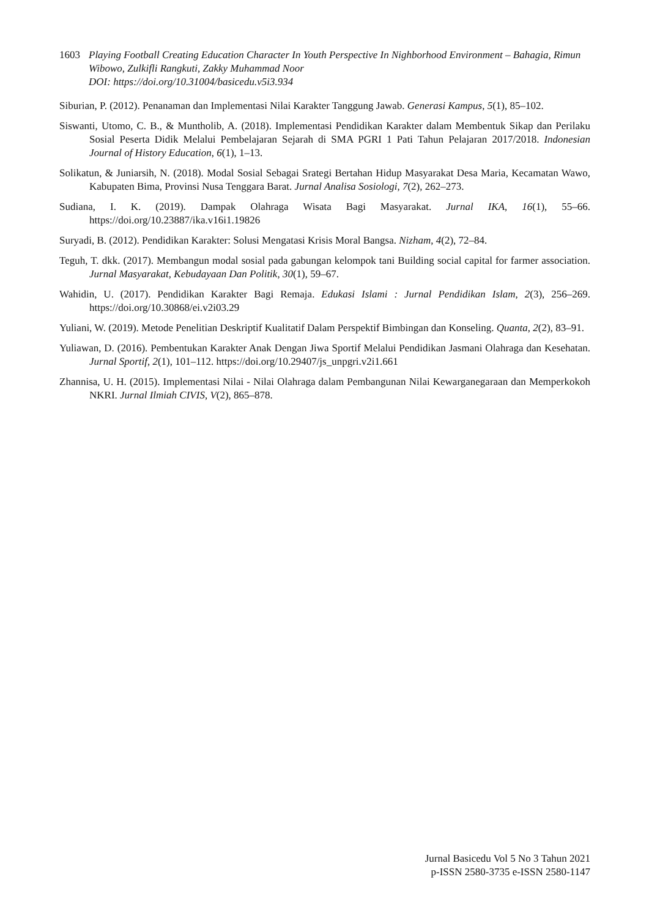1603 Playing Football Creating Education Character In Youth Perspective In Nighborhood Environment – Bahagia, Rimun Wibowo, Zulkifli Rangkuti, Zakky Muhammad Noor
DOI: https://doi.org/10.31004/basicedu.v5i3.934
Siburian, P. (2012). Penanaman dan Implementasi Nilai Karakter Tanggung Jawab. Generasi Kampus, 5(1), 85–102.
Siswanti, Utomo, C. B., & Muntholib, A. (2018). Implementasi Pendidikan Karakter dalam Membentuk Sikap dan Perilaku Sosial Peserta Didik Melalui Pembelajaran Sejarah di SMA PGRI 1 Pati Tahun Pelajaran 2017/2018. Indonesian Journal of History Education, 6(1), 1–13.
Solikatun, & Juniarsih, N. (2018). Modal Sosial Sebagai Srategi Bertahan Hidup Masyarakat Desa Maria, Kecamatan Wawo, Kabupaten Bima, Provinsi Nusa Tenggara Barat. Jurnal Analisa Sosiologi, 7(2), 262–273.
Sudiana, I. K. (2019). Dampak Olahraga Wisata Bagi Masyarakat. Jurnal IKA, 16(1), 55–66. https://doi.org/10.23887/ika.v16i1.19826
Suryadi, B. (2012). Pendidikan Karakter: Solusi Mengatasi Krisis Moral Bangsa. Nizham, 4(2), 72–84.
Teguh, T. dkk. (2017). Membangun modal sosial pada gabungan kelompok tani Building social capital for farmer association. Jurnal Masyarakat, Kebudayaan Dan Politik, 30(1), 59–67.
Wahidin, U. (2017). Pendidikan Karakter Bagi Remaja. Edukasi Islami : Jurnal Pendidikan Islam, 2(3), 256–269. https://doi.org/10.30868/ei.v2i03.29
Yuliani, W. (2019). Metode Penelitian Deskriptif Kualitatif Dalam Perspektif Bimbingan dan Konseling. Quanta, 2(2), 83–91.
Yuliawan, D. (2016). Pembentukan Karakter Anak Dengan Jiwa Sportif Melalui Pendidikan Jasmani Olahraga dan Kesehatan. Jurnal Sportif, 2(1), 101–112. https://doi.org/10.29407/js_unpgri.v2i1.661
Zhannisa, U. H. (2015). Implementasi Nilai - Nilai Olahraga dalam Pembangunan Nilai Kewarganegaraan dan Memperkokoh NKRI. Jurnal Ilmiah CIVIS, V(2), 865–878.
Jurnal Basicedu Vol 5 No 3 Tahun 2021
p-ISSN 2580-3735 e-ISSN 2580-1147